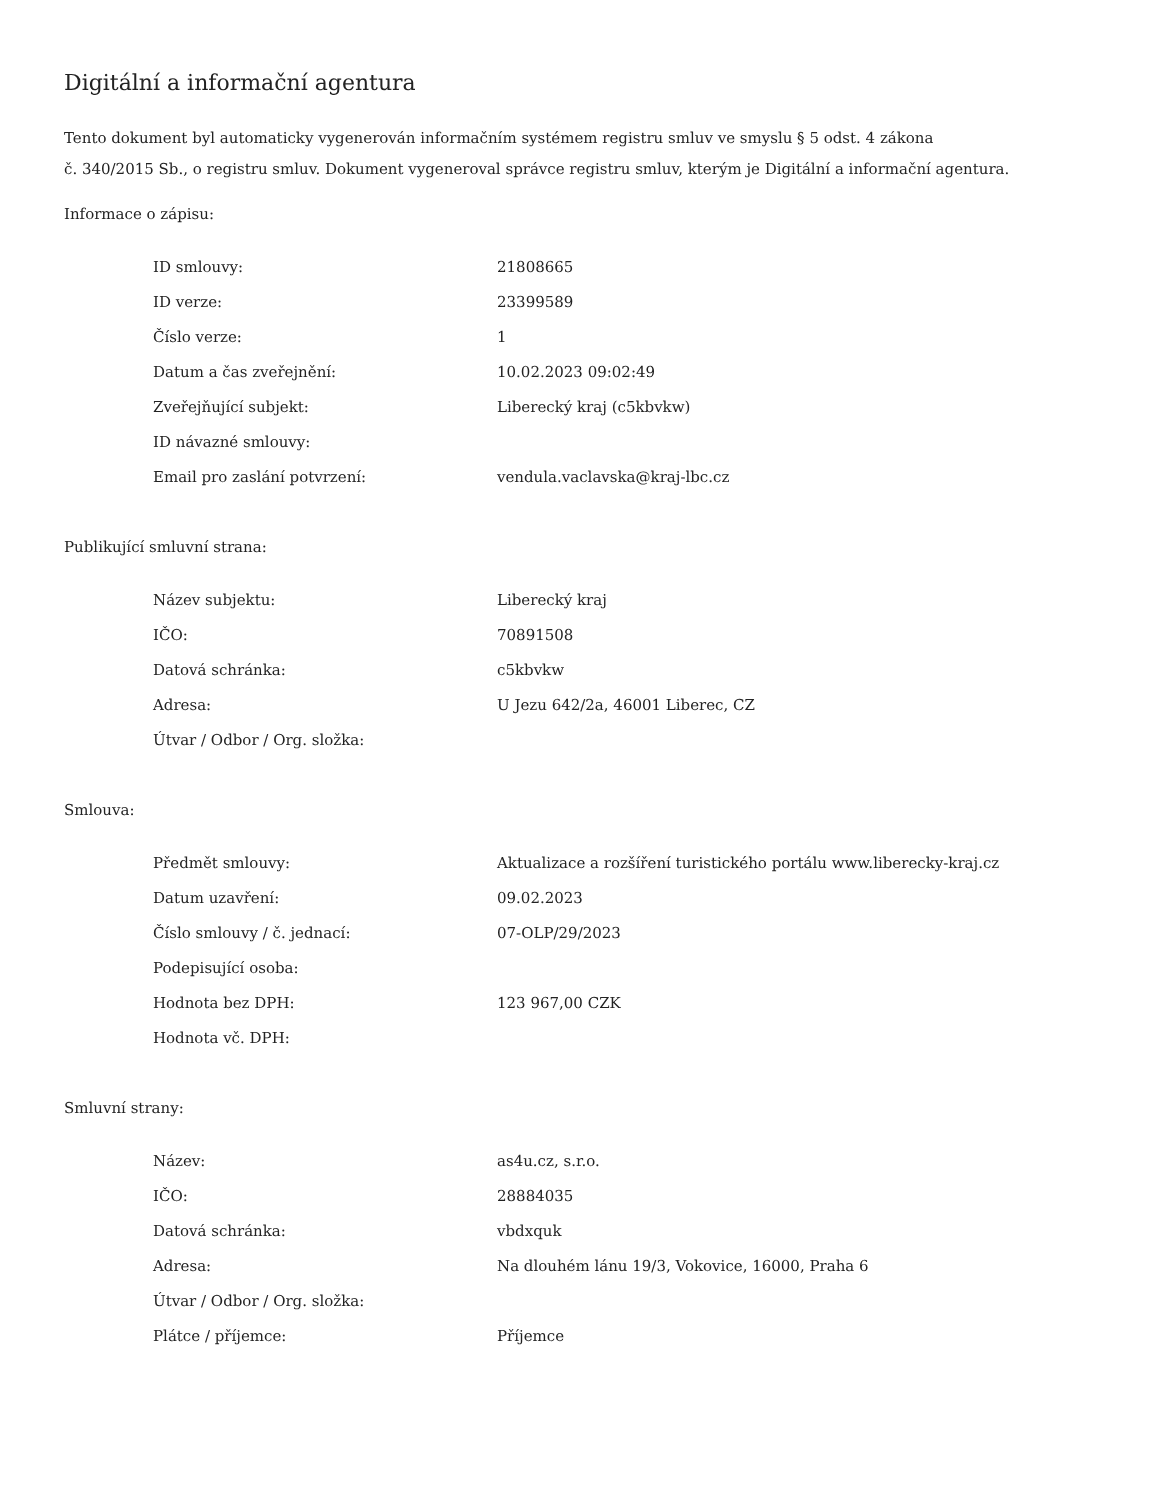Digitální a informační agentura
Tento dokument byl automaticky vygenerován informačním systémem registru smluv ve smyslu § 5 odst. 4 zákona
č. 340/2015 Sb., o registru smluv. Dokument vygeneroval správce registru smluv, kterým je Digitální a informační agentura.
Informace o zápisu:
| ID smlouvy: | 21808665 |
| ID verze: | 23399589 |
| Číslo verze: | 1 |
| Datum a čas zveřejnění: | 10.02.2023 09:02:49 |
| Zveřejňující subjekt: | Liberecký kraj (c5kbvkw) |
| ID návazné smlouvy: | |
| Email pro zaslání potvrzení: | vendula.vaclavska@kraj-lbc.cz |
Publikující smluvní strana:
| Název subjektu: | Liberecký kraj |
| IČO: | 70891508 |
| Datová schránka: | c5kbvkw |
| Adresa: | U Jezu 642/2a, 46001 Liberec, CZ |
| Útvar / Odbor / Org. složka: | |
Smlouva:
| Předmět smlouvy: | Aktualizace a rozšíření turistického portálu www.liberecky-kraj.cz |
| Datum uzavření: | 09.02.2023 |
| Číslo smlouvy / č. jednací: | 07-OLP/29/2023 |
| Podepisující osoba: | |
| Hodnota bez DPH: | 123 967,00 CZK |
| Hodnota vč. DPH: | |
Smluvní strany:
| Název: | as4u.cz, s.r.o. |
| IČO: | 28884035 |
| Datová schránka: | vbdxquk |
| Adresa: | Na dlouhém lánu 19/3, Vokovice, 16000, Praha 6 |
| Útvar / Odbor / Org. složka: | |
| Plátce / příjemce: | Příjemce |